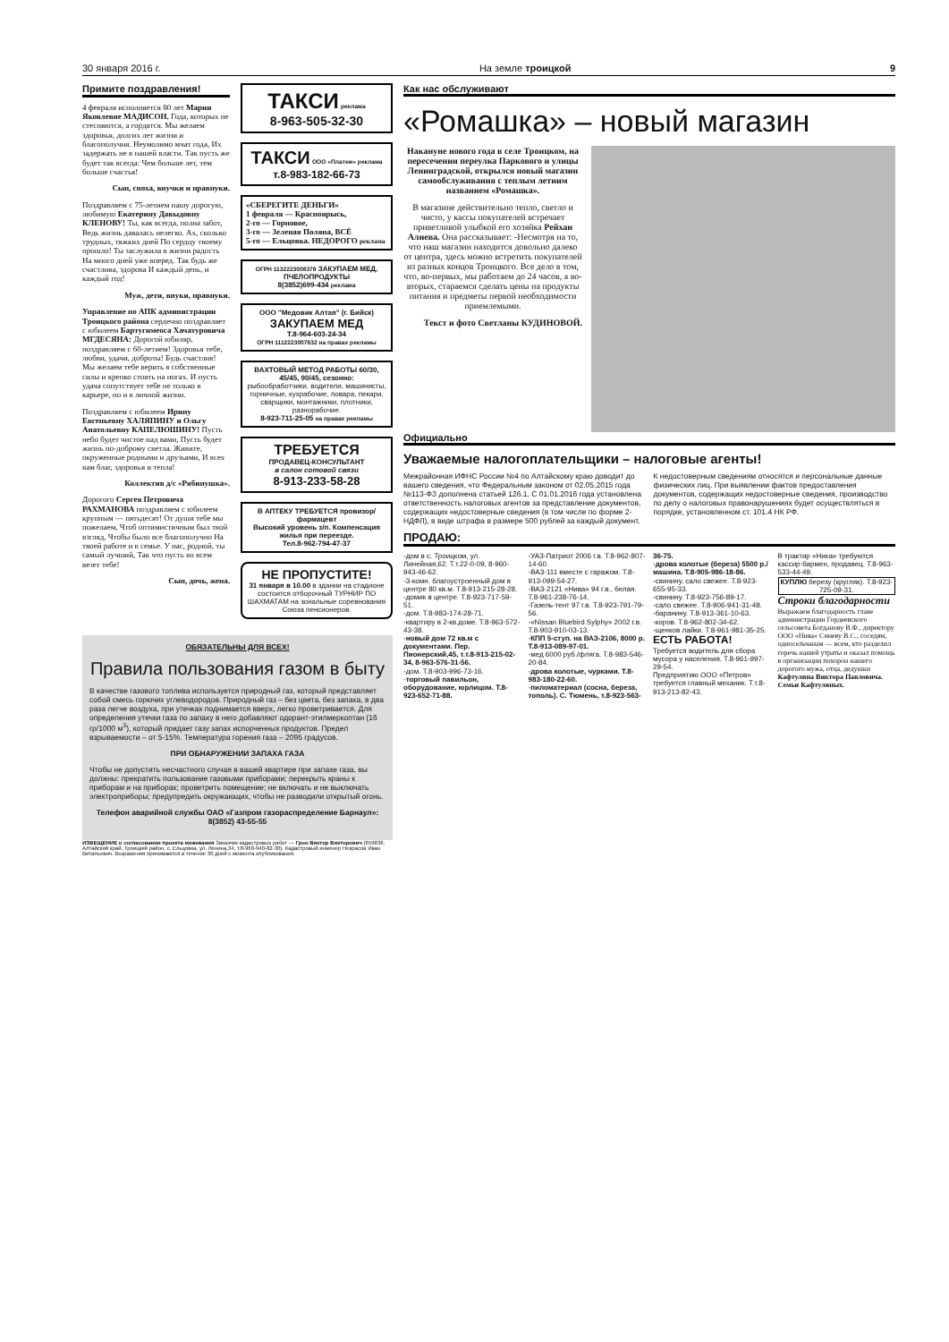30 января 2016 г. На земле троицкой 9
Примите поздравления!
4 февраля исполняется 80 лет Марии Яковлевне МАДИСОН. Года, которых не стесняются, а гордятся. Мы желаем здоровья, долгих лет жизни и благополучия. Неумолимо мчат года, Их задержать не в нашей власти. Так пусть же будет так всегда: Чем больше лет, тем больше счастья!
Сын, сноха, внучки и правнуки.
Поздравляем с 75-летием нашу дорогую, любимую Екатерину Давыдовну КЛЕНОВУ! Ты, как всегда, полна забот, Ведь жизнь давалась нелегко. Ах, сколько трудных, тяжких дней По сердцу твоему прошло! Ты заслужила в жизни радость На много дней уже вперед. Так будь же счастлива, здорова И каждый день, и каждый год!
Муж, дети, внуки, правнуки.
Управление по АПК администрации Троицкого района сердечно поздравляет с юбилеем Бартугимеоса Хачатуровича МГДЕСЯНА: Дорогой юбиляр, поздравляем с 60-летием! Здоровья тебе, любви, удачи, доброты! Будь счастлив! Мы желаем тебе верить в собственные силы и крепко стоять на ногах. И пусть удача сопутствует тебе не только в карьере, но и в личной жизни.
Поздравляем с юбилеем Ирину Евгеньевну ХАЛЯПИНУ и Ольгу Анатольевну КАПЕЛЮШИНУ! Пусть небо будет чистое над вами, Пусть будет жизнь по-доброму светла. Живите, окруженные родными и друзьями, И всех вам благ, здоровья и тепла!
Коллектив д/с «Рябинушка».
Дорогого Сергея Петровича РАХМАНОВА поздравляем с юбилеем крупным — пятьдесят! От души тебе мы пожелаем, Чтоб оптимистичным был твой взгляд, Чтобы было все благополучно На твоей работе и в семье. У нас, родной, ты самый лучший, Так что пусть во всем везет тебе!
Сын, дочь, жена.
ТАКСИ реклама
8-963-505-32-30
ТАКСИ ООО «Платеж» реклама
т.8-983-182-66-73
«СБЕРЕГИТЕ ДЕНЬГИ»
1 февраля — Красноярысь,
2-го — Горновое,
3-го — Зеленая Поляна, ВСЁ
5-го — Ельцовка. НЕДОРОГО реклама
ОГРН 1132223008378 ЗАКУПАЕМ МЕД, ПЧЕЛОПРОДУКТЫ
8(3852)699-434 реклама
ООО "Медовик Алтая" (г. Бийск)
ЗАКУПАЕМ МЕД
Т.8-964-603-24-34
ОГРН 1112223007632 на правах рекламы
ВАХТОВЫЙ МЕТОД РАБОТЫ 60/30, 45/45, 90/45, сезонно:
рыбообработчики, водители, машинисты, горничные, кухрабочие, повара, пекари, сварщики, монтажники, плотники, разнорабочие.
8-923-711-25-05 на правах рекламы
ТРЕБУЕТСЯ
ПРОДАВЕЦ-КОНСУЛЬТАНТ
в салон сотовой связи
8-913-233-58-28
В АПТЕКУ ТРЕБУЕТСЯ провизор/фармацевт
Высокий уровень з/п. Компенсация жилья при переезде.
Тел.8-962-794-47-37
НЕ ПРОПУСТИТЕ!
31 января в 10.00 в здании на стадионе состоится отборочный ТУРНИР ПО ШАХМАТАМ на зональные соревнования Союза пенсионеров.
ОБЯЗАТЕЛЬНЫ ДЛЯ ВСЕХ!
Правила пользования газом в быту
В качестве газового топлива используется природный газ, который представляет собой смесь горючих углеводородов. Природный газ – без цвета, без запаха, в два раза легче воздуха, при утечках поднимается вверх, легко проветривается. Для определения утечки газа по запаху в него добавляют одорант-этилмеркоптан (16 гр/1000 м<sup>3</sup>), который придает газу запах испорченных продуктов. Предел взрываемости – от 5-15%. Температура горения газа – 2095 градусов.
ПРИ ОБНАРУЖЕНИИ ЗАПАХА ГАЗА
Чтобы не допустить несчастного случая в вашей квартире при запахе газа, вы должны: прекратить пользование газовыми приборами; перекрыть краны к приборам и на приборах; проветрить помещение; не включать и не выключать электроприборы; предупредить окружающих, чтобы не разводили открытый огонь.
Телефон аварийной службы ОАО «Газпром газораспределение Барнаул»: 8(3852) 43-55-55
ИЗВЕЩЕНИЕ о согласовании проекта межевания Заказчик кадастровых работ — Гроо Виктор Викторович (659836, Алтайский край, Троицкий район, с. Ельцовка, ул. Ленина,34, т.8-960-940-82-30). Кадастровый инженер Некрасов Иван Витальевич. Возражения принимаются в течение 30 дней с момента опубликования.
Как нас обслуживают
«Ромашка» – новый магазин
Накануне нового года в селе Троицком, на пересечении переулка Паркового и улицы Ленинградской, открылся новый магазин самообслуживания с теплым летним названием «Ромашка».
В магазине действительно тепло, светло и чисто, у кассы покупателей встречает приветливой улыбкой его хозяйка Рейхан Алиева. Она рассказывает: -Несмотря на то, что наш магазин находится довольно далеко от центра, здесь можно встретить покупателей из разных концов Троицкого. Все дело в том, что, во-первых, мы работаем до 24 часов, а во-вторых, стараемся сделать цены на продукты питания и предметы первой необходимости приемлемыми.
Текст и фото Светланы КУДИНОВОЙ.
Официально
Уважаемые налогоплательщики – налоговые агенты!
Межрайонная ИФНС России №4 по Алтайскому краю доводит до вашего сведения, что Федеральным законом от 02.05.2015 года №113-ФЗ дополнена статьей 126.1. С 01.01.2016 года установлена ответственность налоговых агентов за представление документов, содержащих недостоверные сведения (в том числе по форме 2-НДФЛ), в виде штрафа в размере 500 рублей за каждый документ. К недостоверным сведениям относятся и персональные данные физических лиц. При выявлении фактов предоставления документов, содержащих недостоверные сведения, производство по делу о налоговых правонарушениях будет осуществляться в порядке, установленном ст. 101.4 НК РФ.
ПРОДАЮ:
-дом в с. Троицком, ул. Линейная,62. Т.т.22-0-09, 8-960-943-46-62.
-3-комн. благоустроенный дом в центре 80 кв.м. Т.8-913-215-28-28.
-домик в центре. Т.8-923-717-59-51.
-дом. Т.8-983-174-28-71.
-квартиру в 2-кв.доме. Т.8-963-572-43-38.
-новый дом 72 кв.м с документами. Пер. Пионерский,45, т.т.8-913-215-02-34, 8-963-576-31-56.
-дом. Т.8-903-996-73-16.
-торговый павильон, оборудование, юрлицом. Т.8-923-652-71-88.
-УАЗ-Патриот 2006 г.в. Т.8-962-807-14-60.
-ВАЗ-111 вместе с гаражом. Т.8-913-099-54-27.
-ВАЗ-2121 «Нива» 94 г.в., белая. Т.8-961-238-76-14.
-Газель-тент 97 г.в. Т.8-923-791-79-56.
-«Nissan Bluebird Sylphy» 2002 г.в. Т.8-903-910-03-13.
-КПП 5-ступ. на ВАЗ-2106, 8000 р. Т.8-913-089-97-01.
-мед 6000 руб./фляга. Т.8-983-546-20-84.
-дрова колотые, чурками. Т.8-983-180-22-60.
-пиломатериал (сосна, береза, тополь). С. Тюмень, т.8-923-563-36-75.
-дрова колотые (береза) 5500 р./машина. Т.8-905-986-18-86.
-свинину, сало свежее. Т.8-923-655-95-33.
-свинину. Т.8-923-756-89-17.
-сало свежее. Т.8-906-941-31-48.
-баранину. Т.8-913-361-10-63.
-коров. Т.8-962-802-34-62.
-щенков лайки. Т.8-961-981-35-25.
ЕСТЬ РАБОТА!
Требуется водитель для сбора мусора у населения. Т.8-961-997-29-54.
Предприятию ООО «Петров» требуется главный механик. Т.т.8-913-213-82-43.
В трактир «Ника» требуются кассир-бармен, продавец. Т.8-963-533-44-49.
КУПЛЮ березу (кругляк). Т.8-923-725-09-31.
Строки благодарности
Выражаем благодарность главе администрации Гордеевского сельсовета Богданову В.Ф., директору ООО «Нива» Синеву В.С., соседям, односельчанам — всем, кто разделил горечь нашей утраты и оказал помощь в организации похорон нашего дорогого мужа, отца, дедушки Кафтулина Виктора Павловича.
Семьи Кафтулиных.